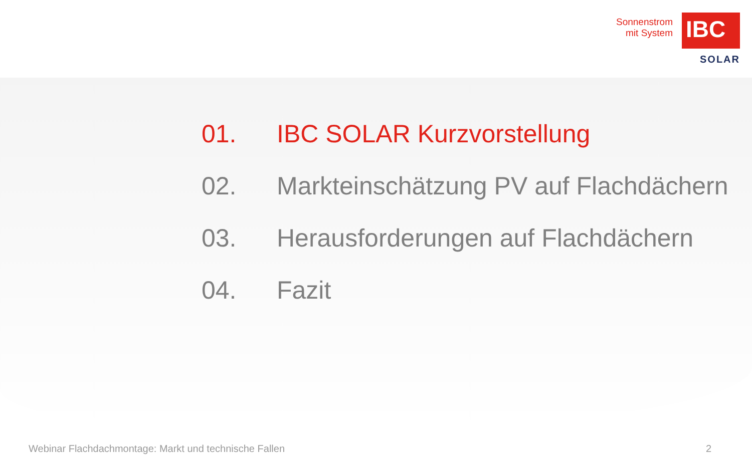Sonnenstrom
mit System
IBC
SOLAR
01. IBC SOLAR Kurzvorstellung
02. Markteinschätzung PV auf Flachdächern
03. Herausforderungen auf Flachdächern
04. Fazit
Webinar Flachdachmontage: Markt und technische Fallen 2